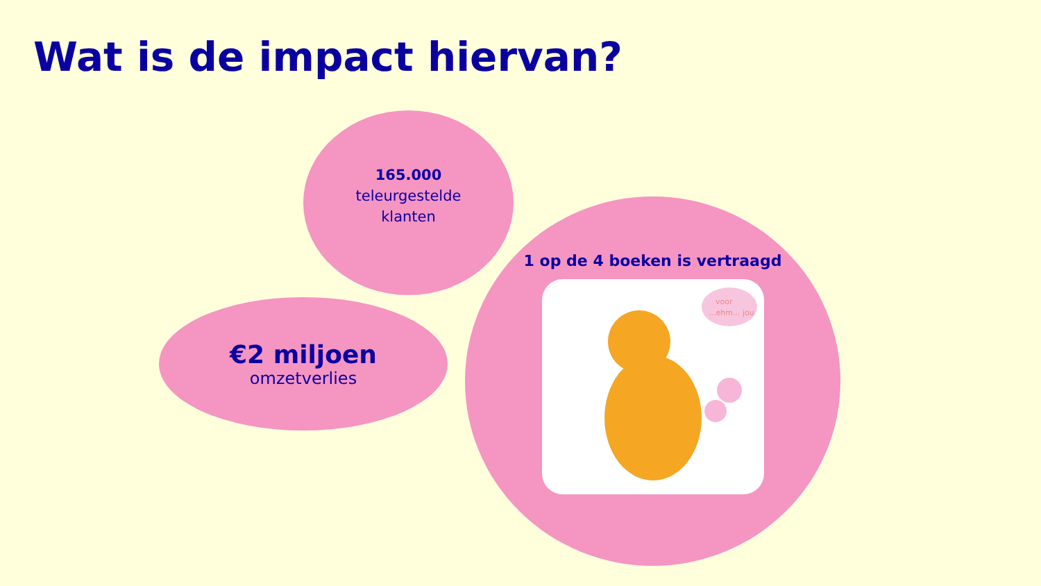Wat is de impact hiervan?
165.000
teleurgestelde
klanten
€2 miljoen
omzetverlies
1 op de 4 boeken is vertraagd
voor
...ehm... jou